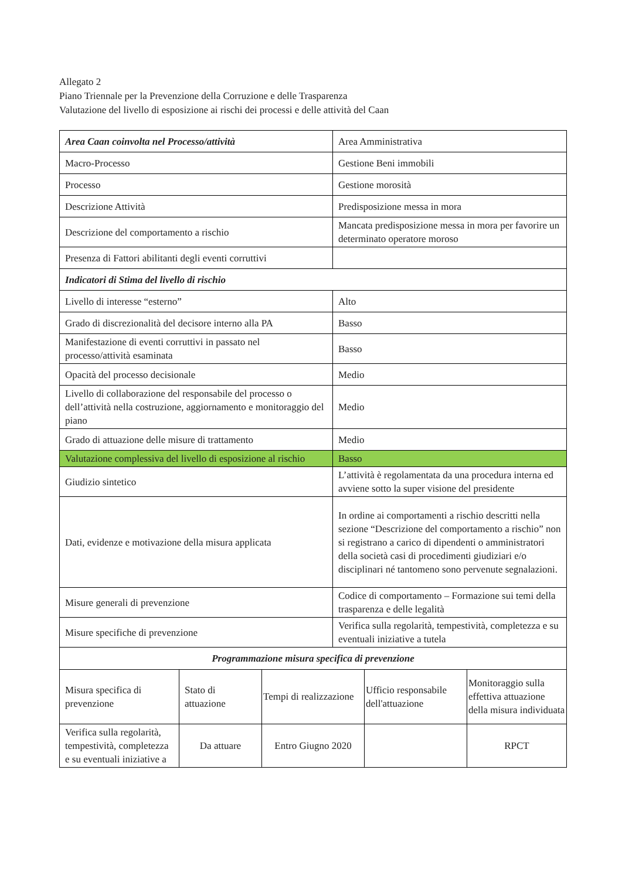Allegato 2
Piano Triennale per la Prevenzione della Corruzione e delle Trasparenza
Valutazione del livello di esposizione ai rischi dei processi e delle attività del Caan
| Area Caan coinvolta nel Processo/attività | Area Amministrativa |
| Macro-Processo | Gestione Beni immobili |
| Processo | Gestione morosità |
| Descrizione Attività | Predisposizione messa in mora |
| Descrizione del comportamento a rischio | Mancata predisposizione messa in mora per favorire un determinato operatore moroso |
| Presenza di Fattori abilitanti degli eventi corruttivi | |
| Indicatori di Stima del livello di rischio | |
| Livello di interesse “esterno” | Alto |
| Grado di discrezionalità del decisore interno alla PA | Basso |
| Manifestazione di eventi corruttivi in passato nel processo/attività esaminata | Basso |
| Opacità del processo decisionale | Medio |
| Livello di collaborazione del responsabile del processo o dell’attività nella costruzione, aggiornamento e monitoraggio del piano | Medio |
| Grado di attuazione delle misure di trattamento | Medio |
| Valutazione complessiva del livello di esposizione al rischio | Basso |
| Giudizio sintetico | L’attività è regolamentata da una procedura interna ed avviene sotto la super visione del presidente |
| Dati, evidenze e motivazione della misura applicata | In ordine ai comportamenti a rischio descritti nella sezione “Descrizione del comportamento a rischio” non si registrano a carico di dipendenti o amministratori della società casi di procedimenti giudiziari e/o disciplinari né tantomeno sono pervenute segnalazioni. |
| Misure generali di prevenzione | Codice di comportamento – Formazione sui temi della trasparenza e delle legalità |
| Misure specifiche di prevenzione | Verifica sulla regolarità, tempestività, completezza e su eventuali iniziative a tutela |
| Programmazione misura specifica di prevenzione | | | | |
| Misura specifica di prevenzione | Stato di attuazione | Tempi di realizzazione | Ufficio responsabile dell'attuazione | Monitoraggio sulla effettiva attuazione della misura individuata |
| Verifica sulla regolarità, tempestività, completezza e su eventuali iniziative a | Da attuare | Entro Giugno 2020 | | RPCT |